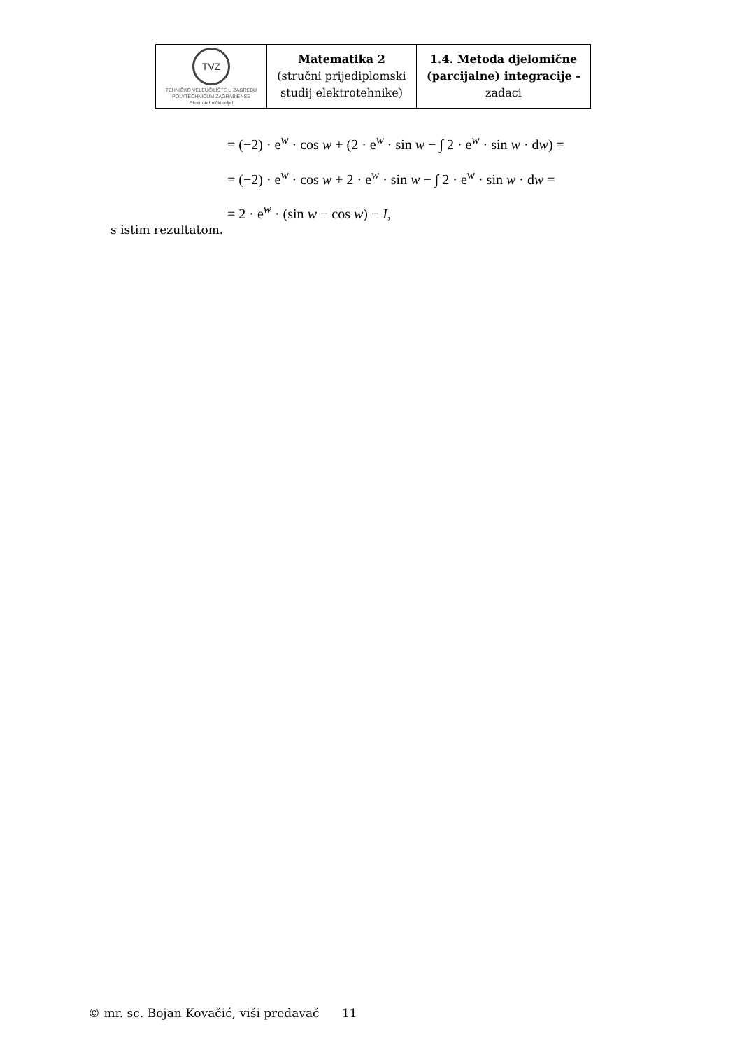| TVZ TEHNIČKO VELEUČILIŠTE U ZAGREBU POLYTECHNICUM ZAGRABIENSE Elektrotehnički odjel | Matematika 2 (stručni prijediplomski studij elektrotehnike) | 1.4. Metoda djelomične (parcijalne) integracije - zadaci |
= (−2) · e<sup>w</sup> · cos w + (2 · e<sup>w</sup> · sin w − ∫ 2 · e<sup>w</sup> · sin w · dw) =
= (−2) · e<sup>w</sup> · cos w + 2 · e<sup>w</sup> · sin w − ∫ 2 · e<sup>w</sup> · sin w · dw =
= 2 · e<sup>w</sup> · (sin w − cos w) − I,
s istim rezultatom.
© mr. sc. Bojan Kovačić, viši predavač 11